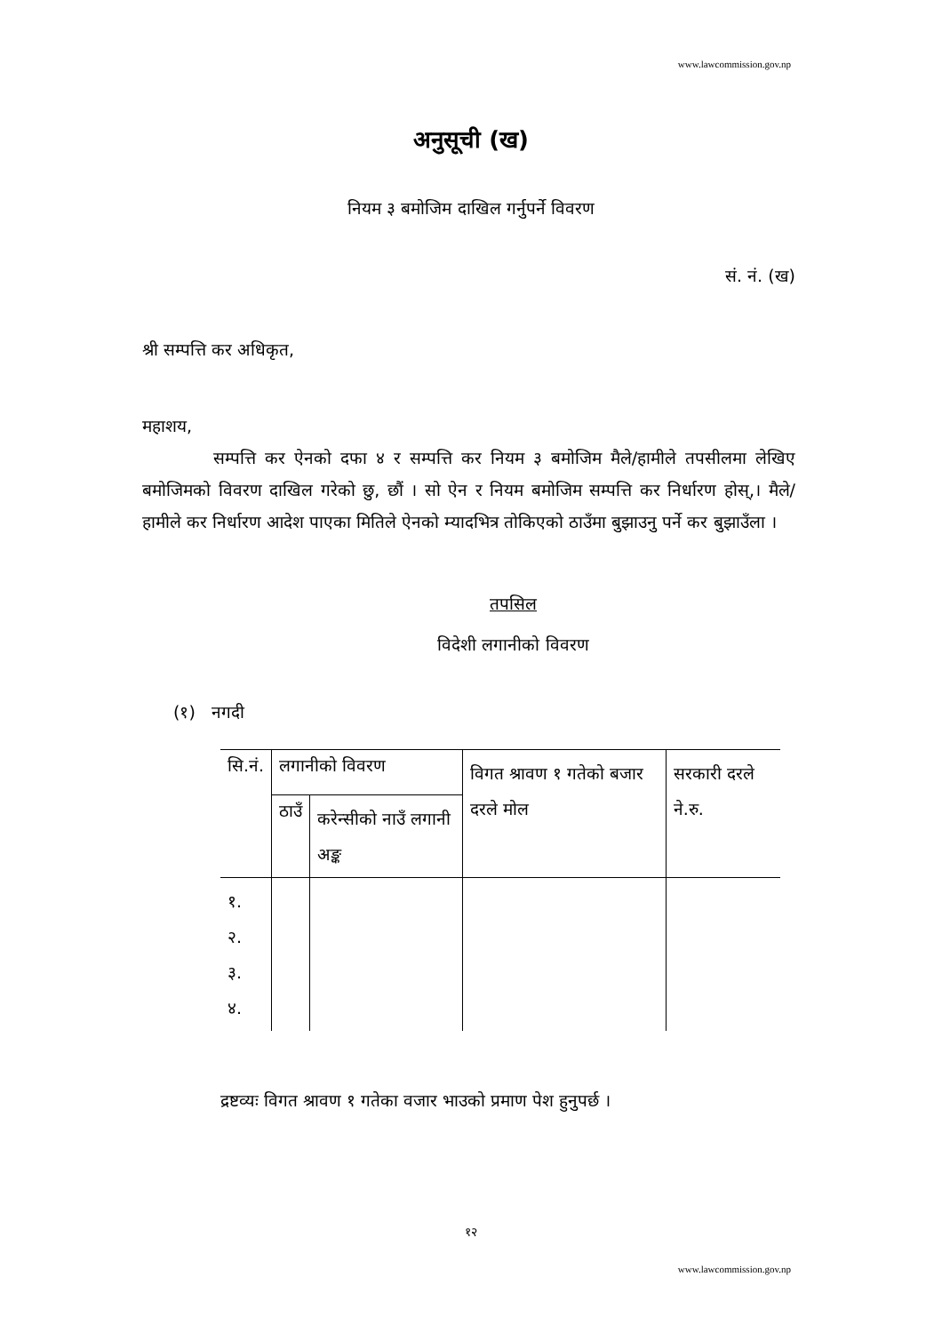www.lawcommission.gov.np
अनुसूची (ख)
नियम ३ बमोजिम दाखिल गर्नुपर्ने विवरण
सं. नं. (ख)
श्री सम्पत्ति कर अधिकृत,
महाशय,
सम्पत्ति कर ऐनको दफा ४ र सम्पत्ति कर नियम ३ बमोजिम मैले/हामीले तपसीलमा लेखिए बमोजिमको विवरण दाखिल गरेको छु, छौं । सो ऐन र नियम बमोजिम सम्पत्ति कर निर्धारण होस्,। मैले/हामीले कर निर्धारण आदेश पाएका मितिले ऐनको म्यादभित्र तोकिएको ठाउँमा बुझाउनु पर्ने कर बुझाउँला ।
तपसिल
विदेशी लगानीको विवरण
(१) नगदी
| सि.नं. | लगानीको विवरण | | विगत श्रावण १ गतेको बजार दरले मोल | सरकारी दरले ने.रु. |
| | ठाउँ | करेन्सीको नाउँ लगानी अङ्क | | |
| १. २. ३. ४. | | | | |
द्रष्टव्यः विगत श्रावण १ गतेका वजार भाउको प्रमाण पेश हुनुपर्छ ।
१२
www.lawcommission.gov.np